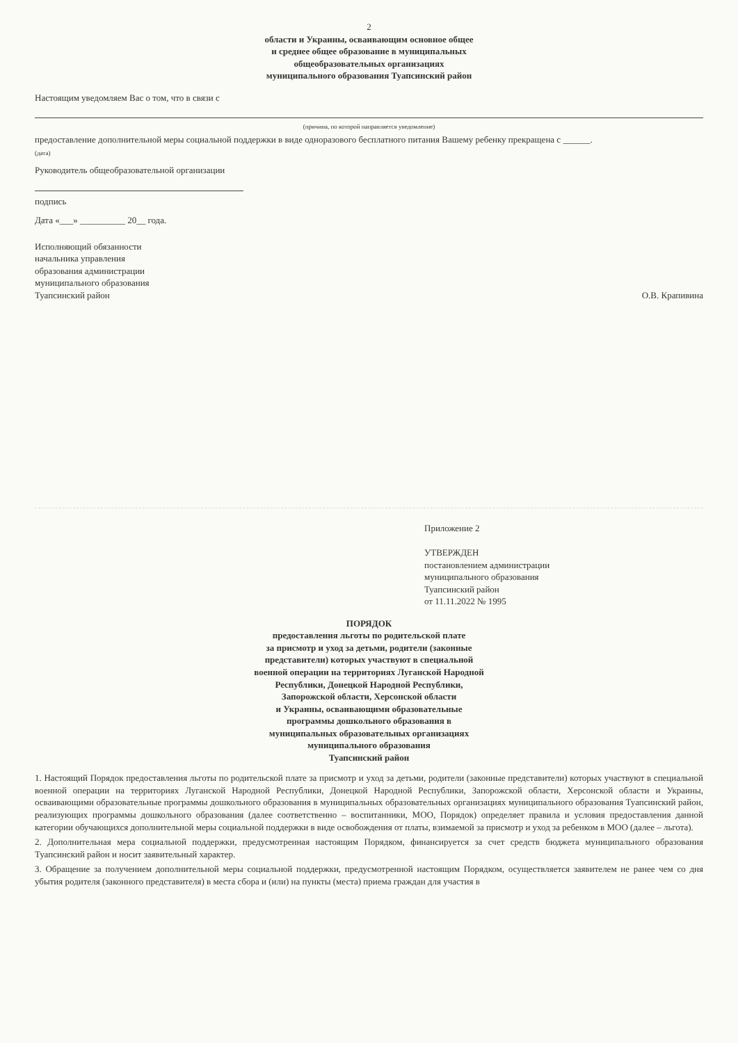2
области и Украины, осваивающим основное общее
и среднее общее образование в муниципальных
общеобразовательных организациях
муниципального образования Туапсинский район
Настоящим уведомляем Вас о том, что в связи с
(причина, по которой направляется уведомление)
предоставление дополнительной меры социальной поддержки в виде одноразового бесплатного питания Вашему ребенку прекращена с ______.
(дата)
Руководитель общеобразовательной организации
подпись
Дата «___» __________ 20__ года.
Исполняющий обязанности
начальника управления
образования администрации
муниципального образования
Туапсинский район
О.В. Крапивина
Приложение 2
УТВЕРЖДЕН
постановлением администрации
муниципального образования
Туапсинский район
от 11.11.2022 № 1995
ПОРЯДОК
предоставления льготы по родительской плате
за присмотр и уход за детьми, родители (законные
представители) которых участвуют в специальной
военной операции на территориях Луганской Народной
Республики, Донецкой Народной Республики,
Запорожской области, Херсонской области
и Украины, осваивающими образовательные
программы дошкольного образования в
муниципальных образовательных организациях
муниципального образования
Туапсинский район
1. Настоящий Порядок предоставления льготы по родительской плате за присмотр и уход за детьми, родители (законные представители) которых участвуют в специальной военной операции на территориях Луганской Народной Республики, Донецкой Народной Республики, Запорожской области, Херсонской области и Украины, осваивающими образовательные программы дошкольного образования в муниципальных образовательных организациях муниципального образования Туапсинский район, реализующих программы дошкольного образования (далее соответственно – воспитанники, МОО, Порядок) определяет правила и условия предоставления данной категории обучающихся дополнительной меры социальной поддержки в виде освобождения от платы, взимаемой за присмотр и уход за ребенком в МОО (далее – льгота).
2. Дополнительная мера социальной поддержки, предусмотренная настоящим Порядком, финансируется за счет средств бюджета муниципального образования Туапсинский район и носит заявительный характер.
3. Обращение за получением дополнительной меры социальной поддержки, предусмотренной настоящим Порядком, осуществляется заявителем не ранее чем со дня убытия родителя (законного представителя) в места сбора и (или) на пункты (места) приема граждан для участия в